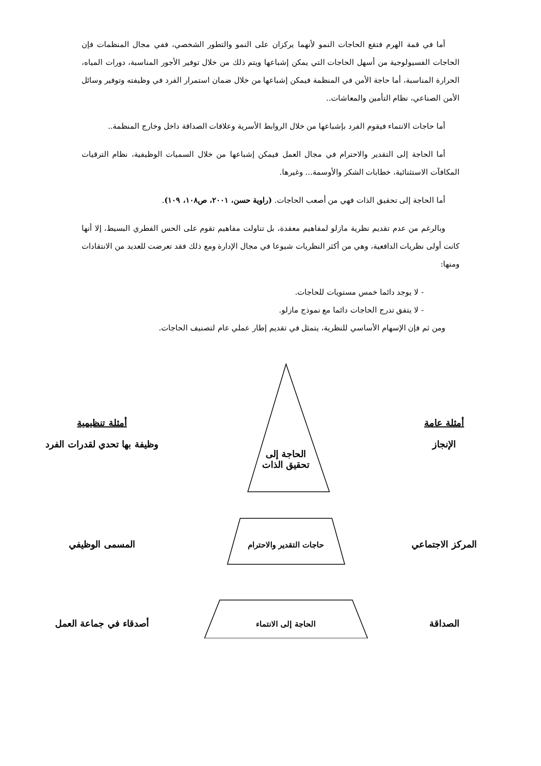أما في قمة الهرم فتقع الحاجات النمو لأنهما يركزان على النمو والتطور الشخصي، ففي مجال المنظمات فإن الحاجات الفسيولوجية من أسهل الحاجات التي يمكن إشباعها ويتم ذلك من خلال توفير الأجور المناسبة، دورات المياه، الحرارة المناسبة، أما حاجة الأمن في المنظمة فيمكن إشباعها من خلال ضمان استمرار الفرد في وظيفته وتوفير وسائل الأمن الصناعي، نظام التأمين والمعاشات..
أما حاجات الانتماء فيقوم الفرد بإشباعها من خلال الروابط الأسرية وعلاقات الصداقة داخل وخارج المنظمة..
أما الحاجة إلى التقدير والاحترام في مجال العمل فيمكن إشباعها من خلال السميات الوظيفية، نظام الترقيات المكافآت الاستثنائية، خطابات الشكر والأوسمة... وغيرها.
أما الحاجة إلى تحقيق الذات فهي من أصعب الحاجات. (راوية حسن، ٢٠٠١، ص١٠٨، ١٠٩).
وبالرغم من عدم تقديم نظرية مازلو لمفاهيم معقدة، بل تناولت مفاهيم تقوم على الحس الفطري البسيط، إلا أنها كانت أولى نظريات الدافعية، وهي من أكثر النظريات شيوعا في مجال الإدارة ومع ذلك فقد تعرضت للعديد من الانتقادات ومنها:
- لا يوجد دائما خمس مستويات للحاجات.
- لا يتفق تدرج الحاجات دائما مع نموذج مازلو.
ومن ثم فإن الإسهام الأساسي للنظرية، يتمثل في تقديم إطار عملي عام لتصنيف الحاجات.
أمثلة عامة
الإنجاز
الحاجة إلى
تحقيق الذات
أمثلة تنظيمية
وظيفة بها تحدي لقدرات الفرد
المركز الاجتماعي
حاجات التقدير والاحترام
المسمى الوظيفي
الصداقة
الحاجة إلى الانتماء
أصدقاء في جماعة العمل